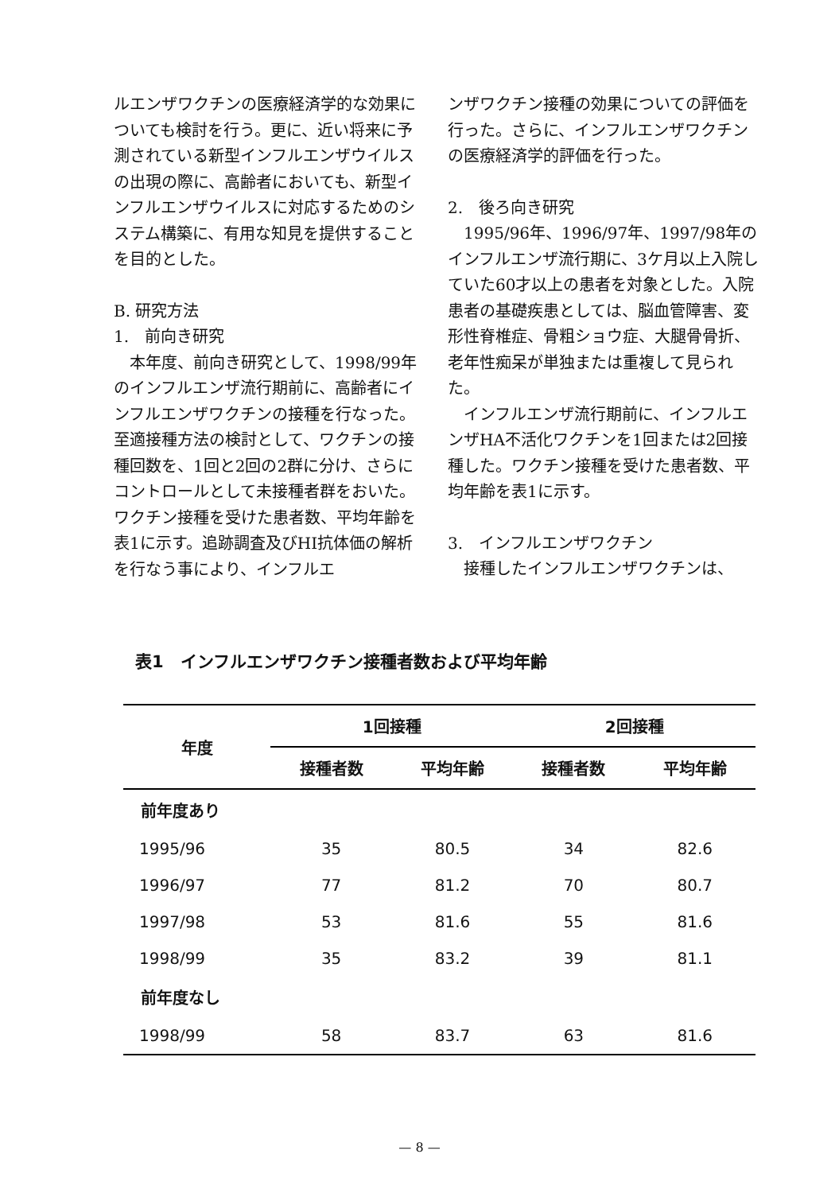ルエンザワクチンの医療経済学的な効果についても検討を行う。更に、近い将来に予測されている新型インフルエンザウイルスの出現の際に、高齢者においても、新型インフルエンザウイルスに対応するためのシステム構築に、有用な知見を提供することを目的とした。
B. 研究方法
1.　前向き研究
　本年度、前向き研究として、1998/99年のインフルエンザ流行期前に、高齢者にインフルエンザワクチンの接種を行なった。至適接種方法の検討として、ワクチンの接種回数を、1回と2回の2群に分け、さらにコントロールとして未接種者群をおいた。ワクチン接種を受けた患者数、平均年齢を表1に示す。追跡調査及びHI抗体価の解析を行なう事により、インフルエ
ンザワクチン接種の効果についての評価を行った。さらに、インフルエンザワクチンの医療経済学的評価を行った。
2.　後ろ向き研究
　1995/96年、1996/97年、1997/98年のインフルエンザ流行期に、3ケ月以上入院していた60才以上の患者を対象とした。入院患者の基礎疾患としては、脳血管障害、変形性脊椎症、骨粗ショウ症、大腿骨骨折、老年性痴呆が単独または重複して見られた。
　インフルエンザ流行期前に、インフルエンザHA不活化ワクチンを1回または2回接種した。ワクチン接種を受けた患者数、平均年齢を表1に示す。
3.　インフルエンザワクチン
　接種したインフルエンザワクチンは、
表1　インフルエンザワクチン接種者数および平均年齢
| 年度 | 1回接種 | | 2回接種 | |
| --- | --- | --- | --- | --- |
| | 接種者数 | 平均年齢 | 接種者数 | 平均年齢 |
| 前年度あり | | | | |
| 1995/96 | 35 | 80.5 | 34 | 82.6 |
| 1996/97 | 77 | 81.2 | 70 | 80.7 |
| 1997/98 | 53 | 81.6 | 55 | 81.6 |
| 1998/99 | 35 | 83.2 | 39 | 81.1 |
| 前年度なし | | | | |
| 1998/99 | 58 | 83.7 | 63 | 81.6 |
— 8 —